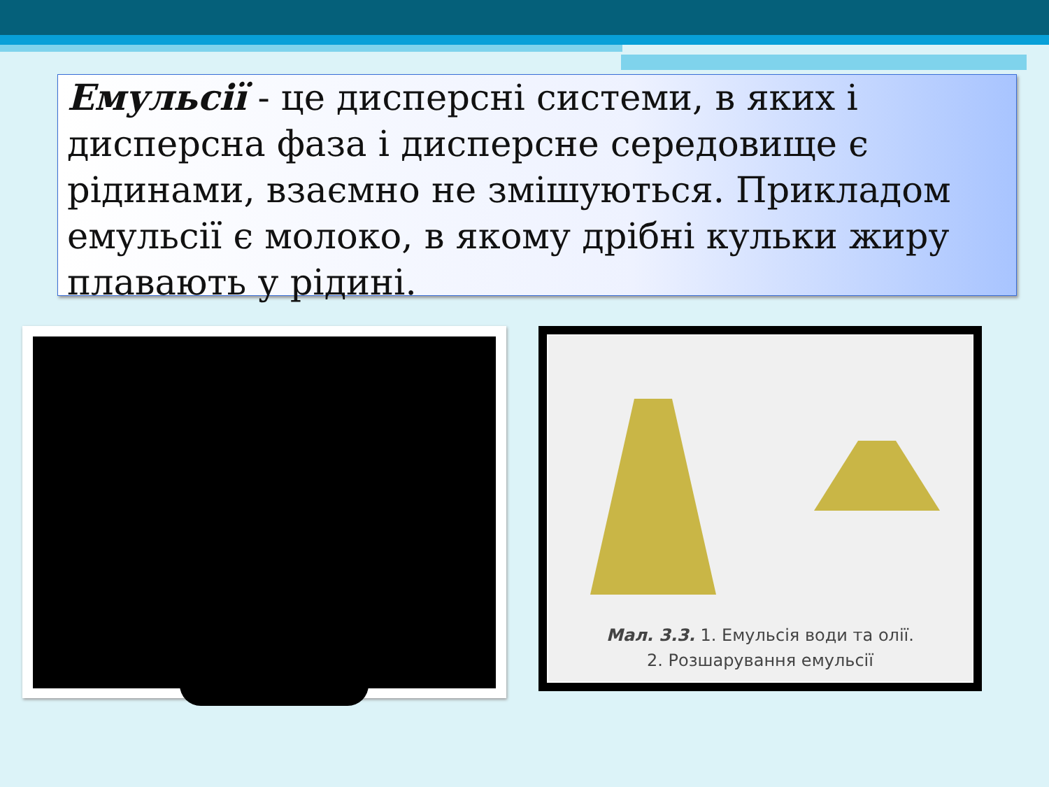Емульсії - це дисперсні системи, в яких і дисперсна фаза і дисперсне середовище є рідинами, взаємно не змішуються. Прикладом емульсії є молоко, в якому дрібні кульки жиру плавають у рідині.
Мал. 3.3. 1. Емульсія води та олії.
2. Розшарування емульсії